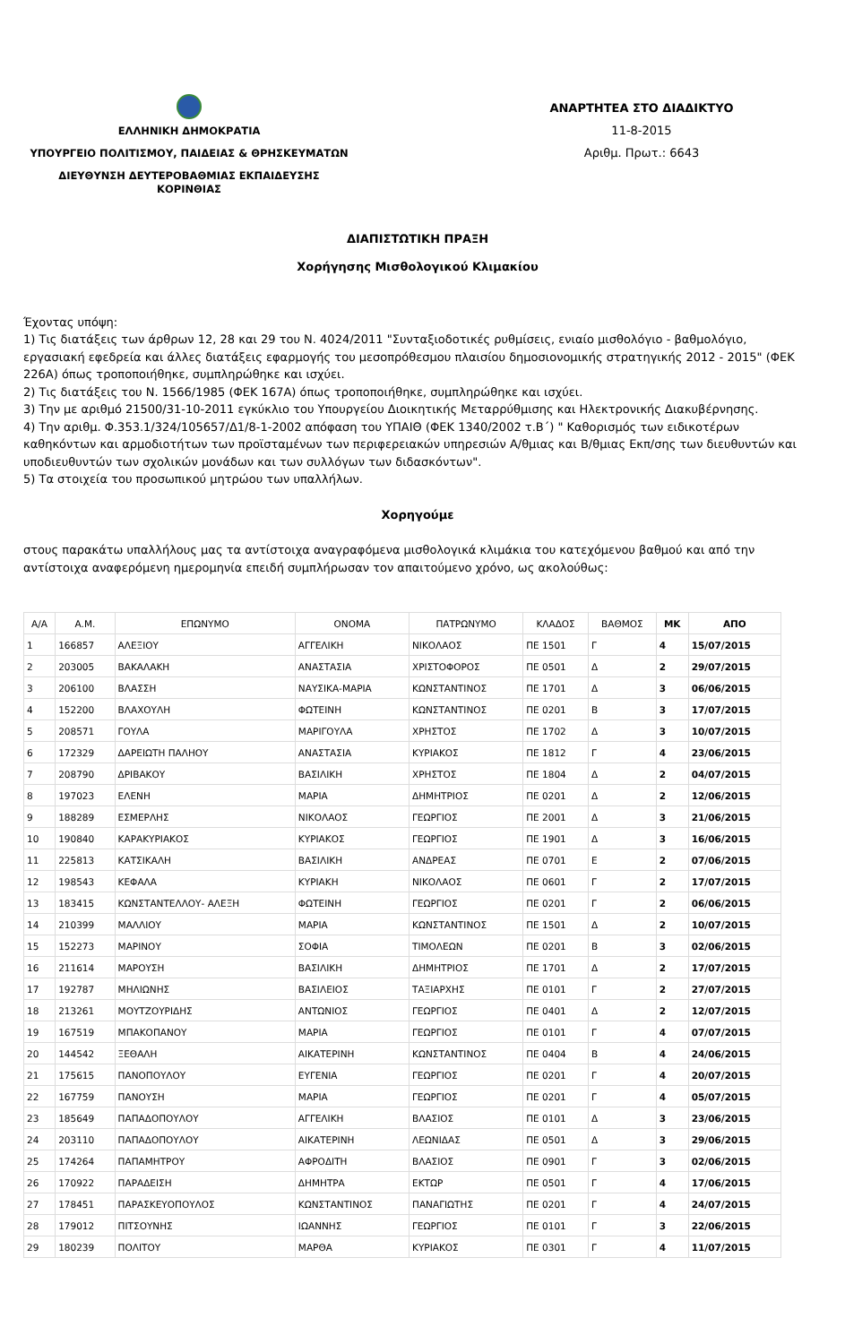ΕΛΛΗΝΙΚΗ ΔΗΜΟΚΡΑΤΙΑ
ΥΠΟΥΡΓΕΙΟ ΠΟΛΙΤΙΣΜΟΥ, ΠΑΙΔΕΙΑΣ & ΘΡΗΣΚΕΥΜΑΤΩΝ
ΔΙΕΥΘΥΝΣΗ ΔΕΥΤΕΡΟΒΑΘΜΙΑΣ ΕΚΠΑΙΔΕΥΣΗΣ
ΚΟΡΙΝΘΙΑΣ
ΑΝΑΡΤΗΤΕΑ ΣΤΟ ΔΙΑΔΙΚΤΥΟ
11-8-2015
Αριθμ. Πρωτ.: 6643
ΔΙΑΠΙΣΤΩΤΙΚΗ ΠΡΑΞΗ
Χορήγησης Μισθολογικού Κλιμακίου
Έχοντας υπόψη:
1) Τις διατάξεις των άρθρων 12, 28 και 29 του Ν. 4024/2011 "Συνταξιοδοτικές ρυθμίσεις, ενιαίο μισθολόγιο - βαθμολόγιο, εργασιακή εφεδρεία και άλλες διατάξεις εφαρμογής του μεσοπρόθεσμου πλαισίου δημοσιονομικής στρατηγικής 2012 - 2015" (ΦΕΚ 226Α) όπως τροποποιήθηκε, συμπληρώθηκε και ισχύει.
2) Τις διατάξεις του Ν. 1566/1985 (ΦΕΚ 167Α) όπως τροποποιήθηκε, συμπληρώθηκε και ισχύει.
3) Την με αριθμό 21500/31-10-2011 εγκύκλιο του Υπουργείου Διοικητικής Μεταρρύθμισης και Ηλεκτρονικής Διακυβέρνησης.
4) Την αριθμ. Φ.353.1/324/105657/Δ1/8-1-2002 απόφαση του ΥΠΑΙΘ (ΦΕΚ 1340/2002 τ.Β΄) " Καθορισμός των ειδικοτέρων καθηκόντων και αρμοδιοτήτων των προϊσταμένων των περιφερειακών υπηρεσιών Α/θμιας και Β/θμιας Εκπ/σης των διευθυντών και υποδιευθυντών των σχολικών μονάδων και των συλλόγων των διδασκόντων".
5) Τα στοιχεία του προσωπικού μητρώου των υπαλλήλων.
Χορηγούμε
στους παρακάτω υπαλλήλους μας τα αντίστοιχα αναγραφόμενα μισθολογικά κλιμάκια του κατεχόμενου βαθμού και από την αντίστοιχα αναφερόμενη ημερομηνία επειδή συμπλήρωσαν τον απαιτούμενο χρόνο, ως ακολούθως:
| Α/Α | Α.Μ. | ΕΠΩΝΥΜΟ | ΟΝΟΜΑ | ΠΑΤΡΩΝΥΜΟ | ΚΛΑΔΟΣ | ΒΑΘΜΟΣ | ΜΚ | ΑΠΟ |
| --- | --- | --- | --- | --- | --- | --- | --- | --- |
| 1 | 166857 | ΑΛΕΞΙΟΥ | ΑΓΓΕΛΙΚΗ | ΝΙΚΟΛΑΟΣ | ΠΕ 1501 | Γ | 4 | 15/07/2015 |
| 2 | 203005 | ΒΑΚΑΛΑΚΗ | ΑΝΑΣΤΑΣΙΑ | ΧΡΙΣΤΟΦΟΡΟΣ | ΠΕ 0501 | Δ | 2 | 29/07/2015 |
| 3 | 206100 | ΒΛΑΣΣΗ | ΝΑΥΣΙΚΑ-ΜΑΡΙΑ | ΚΩΝΣΤΑΝΤΙΝΟΣ | ΠΕ 1701 | Δ | 3 | 06/06/2015 |
| 4 | 152200 | ΒΛΑΧΟΥΛΗ | ΦΩΤΕΙΝΗ | ΚΩΝΣΤΑΝΤΙΝΟΣ | ΠΕ 0201 | Β | 3 | 17/07/2015 |
| 5 | 208571 | ΓΟΥΛΑ | ΜΑΡΙΓΟΥΛΑ | ΧΡΗΣΤΟΣ | ΠΕ 1702 | Δ | 3 | 10/07/2015 |
| 6 | 172329 | ΔΑΡΕΙΩΤΗ ΠΑΛΗΟΥ | ΑΝΑΣΤΑΣΙΑ | ΚΥΡΙΑΚΟΣ | ΠΕ 1812 | Γ | 4 | 23/06/2015 |
| 7 | 208790 | ΔΡΙΒΑΚΟΥ | ΒΑΣΙΛΙΚΗ | ΧΡΗΣΤΟΣ | ΠΕ 1804 | Δ | 2 | 04/07/2015 |
| 8 | 197023 | ΕΛΕΝΗ | ΜΑΡΙΑ | ΔΗΜΗΤΡΙΟΣ | ΠΕ 0201 | Δ | 2 | 12/06/2015 |
| 9 | 188289 | ΕΣΜΕΡΛΗΣ | ΝΙΚΟΛΑΟΣ | ΓΕΩΡΓΙΟΣ | ΠΕ 2001 | Δ | 3 | 21/06/2015 |
| 10 | 190840 | ΚΑΡΑΚΥΡΙΑΚΟΣ | ΚΥΡΙΑΚΟΣ | ΓΕΩΡΓΙΟΣ | ΠΕ 1901 | Δ | 3 | 16/06/2015 |
| 11 | 225813 | ΚΑΤΣΙΚΑΛΗ | ΒΑΣΙΛΙΚΗ | ΑΝΔΡΕΑΣ | ΠΕ 0701 | Ε | 2 | 07/06/2015 |
| 12 | 198543 | ΚΕΦΑΛΑ | ΚΥΡΙΑΚΗ | ΝΙΚΟΛΑΟΣ | ΠΕ 0601 | Γ | 2 | 17/07/2015 |
| 13 | 183415 | ΚΩΝΣΤΑΝΤΕΛΛΟΥ- ΑΛΕΞΗ | ΦΩΤΕΙΝΗ | ΓΕΩΡΓΙΟΣ | ΠΕ 0201 | Γ | 2 | 06/06/2015 |
| 14 | 210399 | ΜΑΛΛΙΟΥ | ΜΑΡΙΑ | ΚΩΝΣΤΑΝΤΙΝΟΣ | ΠΕ 1501 | Δ | 2 | 10/07/2015 |
| 15 | 152273 | ΜΑΡΙΝΟΥ | ΣΟΦΙΑ | ΤΙΜΟΛΕΩΝ | ΠΕ 0201 | Β | 3 | 02/06/2015 |
| 16 | 211614 | ΜΑΡΟΥΣΗ | ΒΑΣΙΛΙΚΗ | ΔΗΜΗΤΡΙΟΣ | ΠΕ 1701 | Δ | 2 | 17/07/2015 |
| 17 | 192787 | ΜΗΛΙΩΝΗΣ | ΒΑΣΙΛΕΙΟΣ | ΤΑΞΙΑΡΧΗΣ | ΠΕ 0101 | Γ | 2 | 27/07/2015 |
| 18 | 213261 | ΜΟΥΤΖΟΥΡΙΔΗΣ | ΑΝΤΩΝΙΟΣ | ΓΕΩΡΓΙΟΣ | ΠΕ 0401 | Δ | 2 | 12/07/2015 |
| 19 | 167519 | ΜΠΑΚΟΠΑΝΟΥ | ΜΑΡΙΑ | ΓΕΩΡΓΙΟΣ | ΠΕ 0101 | Γ | 4 | 07/07/2015 |
| 20 | 144542 | ΞΕΘΑΛΗ | ΑΙΚΑΤΕΡΙΝΗ | ΚΩΝΣΤΑΝΤΙΝΟΣ | ΠΕ 0404 | Β | 4 | 24/06/2015 |
| 21 | 175615 | ΠΑΝΟΠΟΥΛΟΥ | ΕΥΓΕΝΙΑ | ΓΕΩΡΓΙΟΣ | ΠΕ 0201 | Γ | 4 | 20/07/2015 |
| 22 | 167759 | ΠΑΝΟΥΣΗ | ΜΑΡΙΑ | ΓΕΩΡΓΙΟΣ | ΠΕ 0201 | Γ | 4 | 05/07/2015 |
| 23 | 185649 | ΠΑΠΑΔΟΠΟΥΛΟΥ | ΑΓΓΕΛΙΚΗ | ΒΛΑΣΙΟΣ | ΠΕ 0101 | Δ | 3 | 23/06/2015 |
| 24 | 203110 | ΠΑΠΑΔΟΠΟΥΛΟΥ | ΑΙΚΑΤΕΡΙΝΗ | ΛΕΩΝΙΔΑΣ | ΠΕ 0501 | Δ | 3 | 29/06/2015 |
| 25 | 174264 | ΠΑΠΑΜΗΤΡΟΥ | ΑΦΡΟΔΙΤΗ | ΒΛΑΣΙΟΣ | ΠΕ 0901 | Γ | 3 | 02/06/2015 |
| 26 | 170922 | ΠΑΡΑΔΕΙΣΗ | ΔΗΜΗΤΡΑ | ΕΚΤΩΡ | ΠΕ 0501 | Γ | 4 | 17/06/2015 |
| 27 | 178451 | ΠΑΡΑΣΚΕΥΟΠΟΥΛΟΣ | ΚΩΝΣΤΑΝΤΙΝΟΣ | ΠΑΝΑΓΙΩΤΗΣ | ΠΕ 0201 | Γ | 4 | 24/07/2015 |
| 28 | 179012 | ΠΙΤΣΟΥΝΗΣ | ΙΩΑΝΝΗΣ | ΓΕΩΡΓΙΟΣ | ΠΕ 0101 | Γ | 3 | 22/06/2015 |
| 29 | 180239 | ΠΟΛΙΤΟΥ | ΜΑΡΘΑ | ΚΥΡΙΑΚΟΣ | ΠΕ 0301 | Γ | 4 | 11/07/2015 |